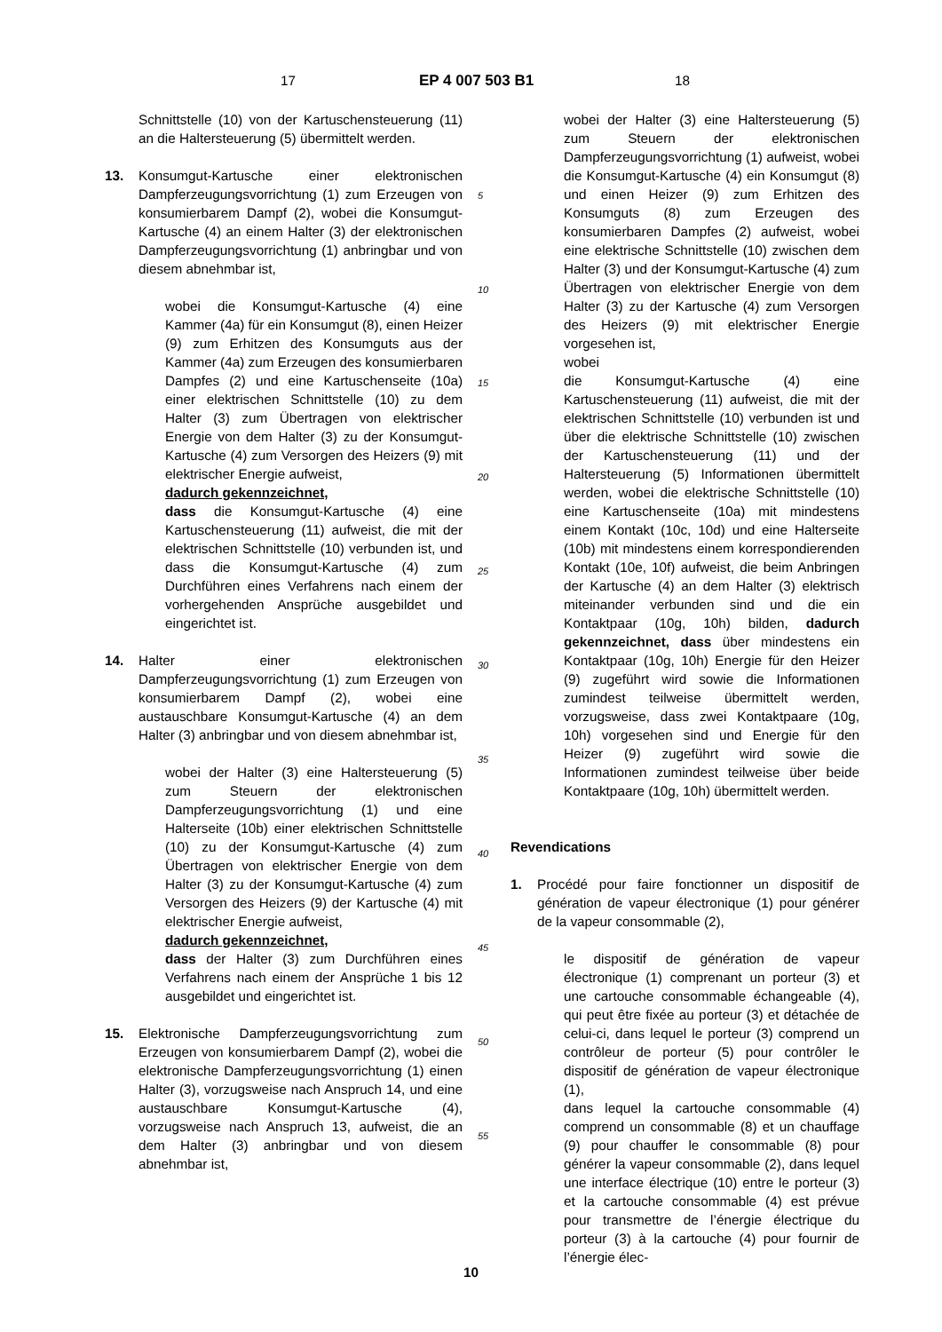17 EP 4 007 503 B1 18
Schnittstelle (10) von der Kartuschensteuerung (11) an die Haltersteuerung (5) übermittelt werden.
13. Konsumgut-Kartusche einer elektronischen Dampferzeugungsvorrichtung (1) zum Erzeugen von konsumierbarem Dampf (2), wobei die Konsumgut-Kartusche (4) an einem Halter (3) der elektronischen Dampferzeugungsvorrichtung (1) anbringbar und von diesem abnehmbar ist,
wobei die Konsumgut-Kartusche (4) eine Kammer (4a) für ein Konsumgut (8), einen Heizer (9) zum Erhitzen des Konsumguts aus der Kammer (4a) zum Erzeugen des konsumierbaren Dampfes (2) und eine Kartuschenseite (10a) einer elektrischen Schnittstelle (10) zu dem Halter (3) zum Übertragen von elektrischer Energie von dem Halter (3) zu der Konsumgut-Kartusche (4) zum Versorgen des Heizers (9) mit elektrischer Energie aufweist,
dadurch gekennzeichnet,
dass die Konsumgut-Kartusche (4) eine Kartuschensteuerung (11) aufweist, die mit der elektrischen Schnittstelle (10) verbunden ist, und dass die Konsumgut-Kartusche (4) zum Durchführen eines Verfahrens nach einem der vorhergehenden Ansprüche ausgebildet und eingerichtet ist.
14. Halter einer elektronischen Dampferzeugungsvorrichtung (1) zum Erzeugen von konsumierbarem Dampf (2), wobei eine austauschbare Konsumgut-Kartusche (4) an dem Halter (3) anbringbar und von diesem abnehmbar ist,
wobei der Halter (3) eine Haltersteuerung (5) zum Steuern der elektronischen Dampferzeugungsvorrichtung (1) und eine Halterseite (10b) einer elektrischen Schnittstelle (10) zu der Konsumgut-Kartusche (4) zum Übertragen von elektrischer Energie von dem Halter (3) zu der Konsumgut-Kartusche (4) zum Versorgen des Heizers (9) der Kartusche (4) mit elektrischer Energie aufweist,
dadurch gekennzeichnet,
dass der Halter (3) zum Durchführen eines Verfahrens nach einem der Ansprüche 1 bis 12 ausgebildet und eingerichtet ist.
15. Elektronische Dampferzeugungsvorrichtung zum Erzeugen von konsumierbarem Dampf (2), wobei die elektronische Dampferzeugungsvorrichtung (1) einen Halter (3), vorzugsweise nach Anspruch 14, und eine austauschbare Konsumgut-Kartusche (4), vorzugsweise nach Anspruch 13, aufweist, die an dem Halter (3) anbringbar und von diesem abnehmbar ist,
wobei der Halter (3) eine Haltersteuerung (5) zum Steuern der elektronischen Dampferzeugungsvorrichtung (1) aufweist, wobei die Konsumgut-Kartusche (4) ein Konsumgut (8) und einen Heizer (9) zum Erhitzen des Konsumguts (8) zum Erzeugen des konsumierbaren Dampfes (2) aufweist, wobei eine elektrische Schnittstelle (10) zwischen dem Halter (3) und der Konsumgut-Kartusche (4) zum Übertragen von elektrischer Energie von dem Halter (3) zu der Kartusche (4) zum Versorgen des Heizers (9) mit elektrischer Energie vorgesehen ist,
wobei
die Konsumgut-Kartusche (4) eine Kartuschensteuerung (11) aufweist, die mit der elektrischen Schnittstelle (10) verbunden ist und über die elektrische Schnittstelle (10) zwischen der Kartuschensteuerung (11) und der Haltersteuerung (5) Informationen übermittelt werden, wobei die elektrische Schnittstelle (10) eine Kartuschenseite (10a) mit mindestens einem Kontakt (10c, 10d) und eine Halterseite (10b) mit mindestens einem korrespondierenden Kontakt (10e, 10f) aufweist, die beim Anbringen der Kartusche (4) an dem Halter (3) elektrisch miteinander verbunden sind und die ein Kontaktpaar (10g, 10h) bilden, dadurch gekennzeichnet, dass über mindestens ein Kontaktpaar (10g, 10h) Energie für den Heizer (9) zugeführt wird sowie die Informationen zumindest teilweise übermittelt werden, vorzugsweise, dass zwei Kontaktpaare (10g, 10h) vorgesehen sind und Energie für den Heizer (9) zugeführt wird sowie die Informationen zumindest teilweise über beide Kontaktpaare (10g, 10h) übermittelt werden.
Revendications
1. Procédé pour faire fonctionner un dispositif de génération de vapeur électronique (1) pour générer de la vapeur consommable (2),
le dispositif de génération de vapeur électronique (1) comprenant un porteur (3) et une cartouche consommable échangeable (4), qui peut être fixée au porteur (3) et détachée de celui-ci, dans lequel le porteur (3) comprend un contrôleur de porteur (5) pour contrôler le dispositif de génération de vapeur électronique (1),
dans lequel la cartouche consommable (4) comprend un consommable (8) et un chauffage (9) pour chauffer le consommable (8) pour générer la vapeur consommable (2), dans lequel une interface électrique (10) entre le porteur (3) et la cartouche consommable (4) est prévue pour transmettre de l’énergie électrique du porteur (3) à la cartouche (4) pour fournir de l’énergie élec-
5
10
15
20
25
30
35
40
45
50
55
10